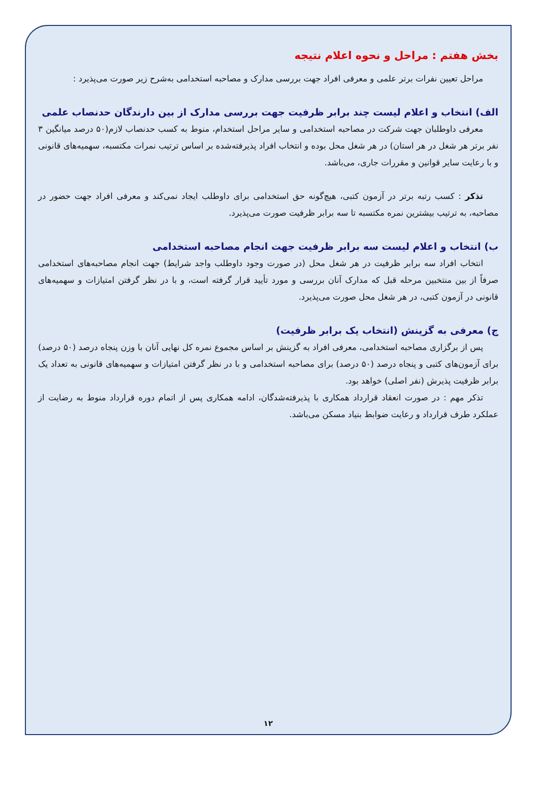بخش هفتم : مراحل و نحوه اعلام نتیجه
مراحل تعیین نفرات برتر علمی و معرفی افراد جهت بررسی مدارک و مصاحبه استخدامی به‌شرح زیر صورت می‌پذیرد :
الف) انتخاب و اعلام لیست چند برابر ظرفیت جهت بررسی مدارک از بین دارندگان حدنصاب علمی
معرفی داوطلبان جهت شرکت در مصاحبه استخدامی و سایر مراحل استخدام، منوط به کسب حدنصاب لازم(۵۰ درصد میانگین ۳ نفر برتر هر شغل در هر استان) در هر شغل محل بوده و انتخاب افراد پذیرفته‌شده بر اساس ترتیب نمرات مکتسبه، سهمیه‌های قانونی و با رعایت سایر قوانین و مقررات جاری، می‌باشد.
تذکر : کسب رتبه برتر در آزمون کتبی، هیچ‌گونه حق استخدامی برای داوطلب ایجاد نمی‌کند و معرفی افراد جهت حضور در مصاحبه، به ترتیب بیشترین نمره مکتسبه تا سه برابر ظرفیت صورت می‌پذیرد.
ب) انتخاب و اعلام لیست سه برابر ظرفیت جهت انجام مصاحبه استخدامی
انتخاب افراد سه برابر ظرفیت در هر شغل محل (در صورت وجود داوطلب واجد شرایط) جهت انجام مصاحبه‌های استخدامی صرفاً از بین منتخبین مرحله قبل که مدارک آنان بررسی و مورد تأیید قرار گرفته است، و با در نظر گرفتن امتیازات و سهمیه‌های قانونی در آزمون کتبی، در هر شغل محل صورت می‌پذیرد.
ج) معرفی به گزینش (انتخاب یک برابر ظرفیت)
پس از برگزاری مصاحبه استخدامی، معرفی افراد به گزینش بر اساس مجموع نمره کل نهایی آنان با وزن پنجاه درصد (۵۰ درصد) برای آزمون‌های کتبی و پنجاه درصد (۵۰ درصد) برای مصاحبه استخدامی و با در نظر گرفتن امتیازات و سهمیه‌های قانونی به تعداد یک برابر ظرفیت پذیرش (نفر اصلی) خواهد بود.
تذکر مهم : در صورت انعقاد قرارداد همکاری با پذیرفته‌شدگان، ادامه همکاری پس از اتمام دوره قرارداد منوط به رضایت از عملکرد طرف قرارداد و رعایت ضوابط بنیاد مسکن می‌باشد.
۱۲